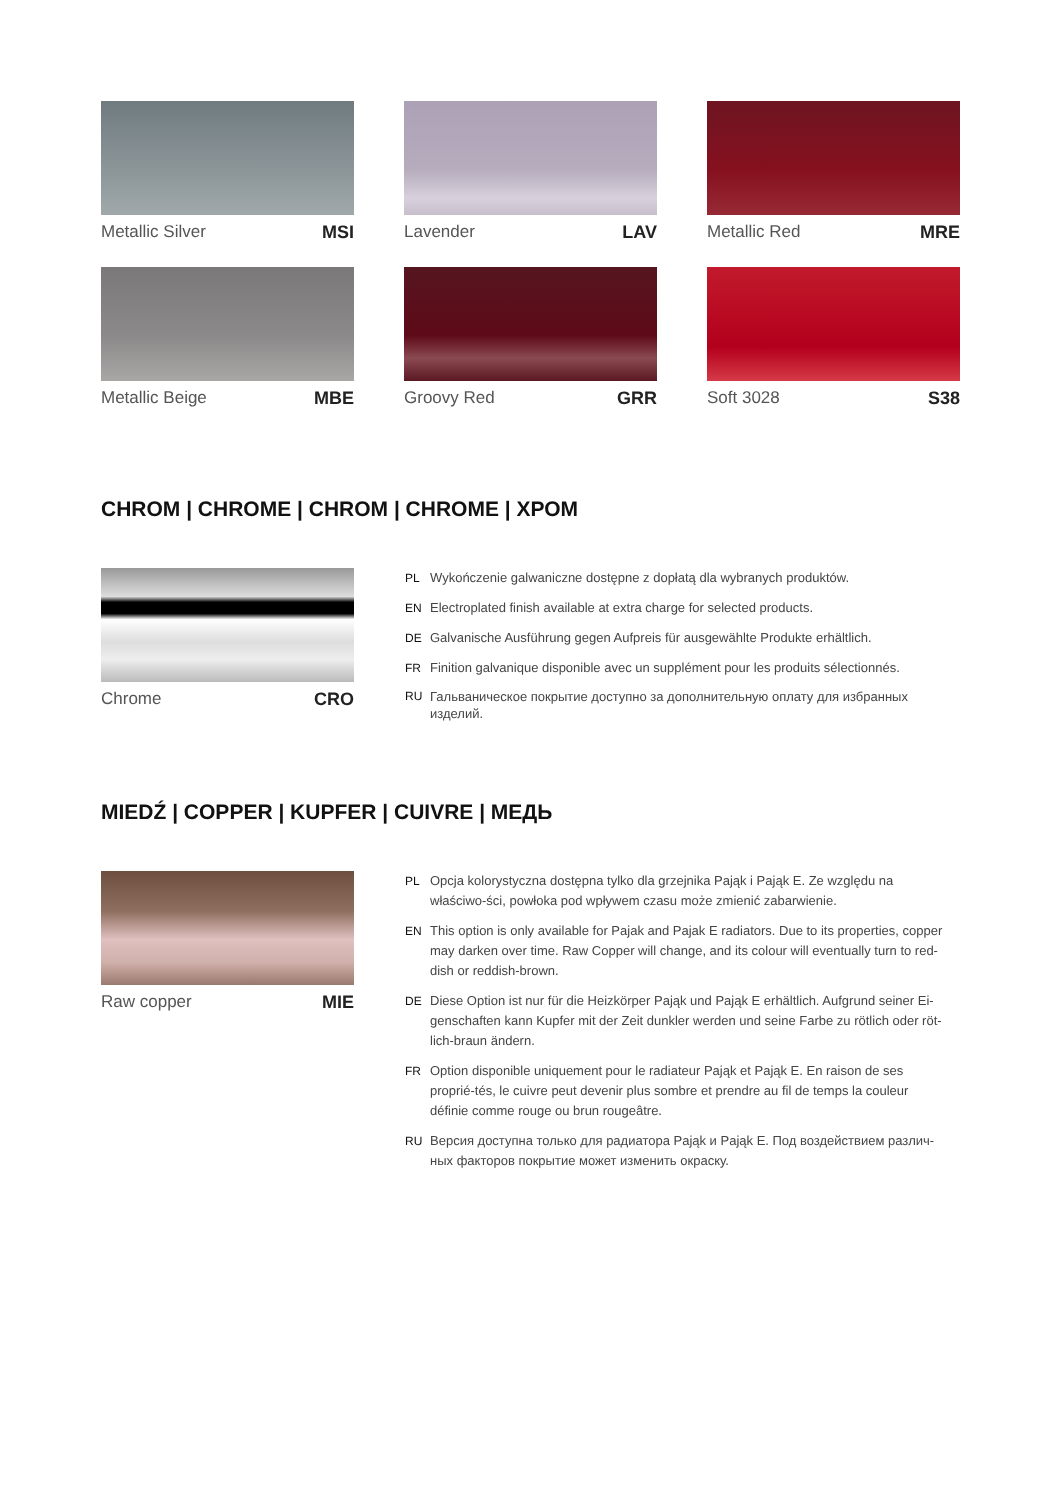Metallic Silver MSI
Lavender LAV
Metallic Red MRE
Metallic Beige MBE
Groovy Red GRR
Soft 3028 S38
CHROM | CHROME | CHROM | CHROME | ХРОМ
Chrome CRO
PL Wykończenie galwaniczne dostępne z dopłatą dla wybranych produktów.
EN Electroplated finish available at extra charge for selected products.
DE Galvanische Ausführung gegen Aufpreis für ausgewählte Produkte erhältlich.
FR Finition galvanique disponible avec un supplément pour les produits sélectionnés.
RU Гальваническое покрытие доступно за дополнительную оплату для избранных изделий.
MIEDŹ | COPPER | KUPFER | CUIVRE | МЕДЬ
Raw copper MIE
PL Opcja kolorystyczna dostępna tylko dla grzejnika Pająk i Pająk E. Ze względu na właściwo-ści, powłoka pod wpływem czasu może zmienić zabarwienie.
EN This option is only available for Pajak and Pajak E radiators. Due to its properties, copper may darken over time. Raw Copper will change, and its colour will eventually turn to red-dish or reddish-brown.
DE Diese Option ist nur für die Heizkörper Pająk und Pająk E erhältlich. Aufgrund seiner Ei-genschaften kann Kupfer mit der Zeit dunkler werden und seine Farbe zu rötlich oder röt-lich-braun ändern.
FR Option disponible uniquement pour le radiateur Pająk et Pająk E. En raison de ses proprié-tés, le cuivre peut devenir plus sombre et prendre au fil de temps la couleur définie comme rouge ou brun rougeâtre.
RU Версия доступна только для радиатора Pająk и Pająk E. Под воздействием различ-ных факторов покрытие может изменить окраску.